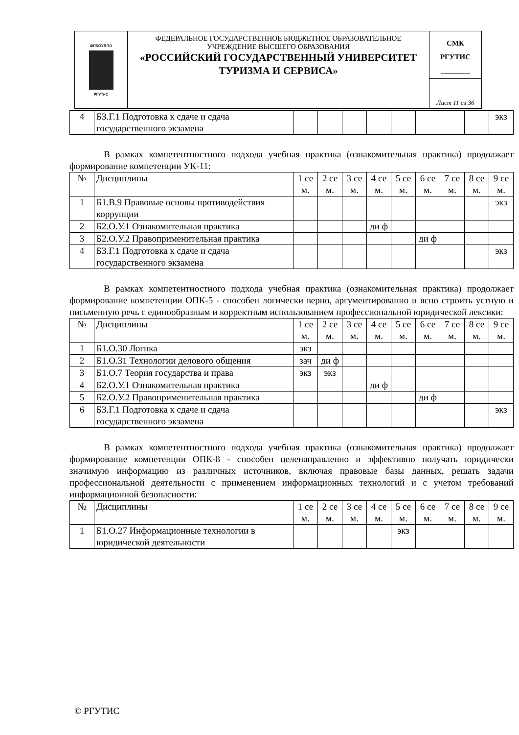| ФГБОУВПО РГУТиС | ФЕДЕРАЛЬНОЕ ГОСУДАРСТВЕННОЕ БЮДЖЕТНОЕ ОБРАЗОВАТЕЛЬНОЕ УЧРЕЖДЕНИЕ ВЫСШЕГО ОБРАЗОВАНИЯ «РОССИЙСКИЙ ГОСУДАРСТВЕННЫЙ УНИВЕРСИТЕТ ТУРИЗМА И СЕРВИСА» | СМК РГУТИС ________ |
| | | Лист 11 из 36 |
| 4 | Б3.Г.1 Подготовка к сдаче и сдача государственного экзамена | | | | | | | | | экз |
В рамках компетентностного подхода учебная практика (ознакомительная практика) продолжает формирование компетенции УК-11:
| № | Дисциплины | 1 се м. | 2 се м. | 3 се м. | 4 се м. | 5 се м. | 6 се м. | 7 се м. | 8 се м. | 9 се м. |
| --- | --- | --- | --- | --- | --- | --- | --- | --- | --- | --- |
| 1 | Б1.В.9 Правовые основы противодействия коррупции | | | | | | | | | экз |
| 2 | Б2.О.У.1 Ознакомительная практика | | | | ди ф | | | | | |
| 3 | Б2.О.У.2 Правоприменительная практика | | | | | | ди ф | | | |
| 4 | Б3.Г.1 Подготовка к сдаче и сдача государственного экзамена | | | | | | | | | экз |
В рамках компетентностного подхода учебная практика (ознакомительная практика) продолжает формирование компетенции ОПК-5 - способен логически верно, аргументированно и ясно строить устную и письменную речь с единообразным и корректным использованием профессиональной юридической лексики:
| № | Дисциплины | 1 се м. | 2 се м. | 3 се м. | 4 се м. | 5 се м. | 6 се м. | 7 се м. | 8 се м. | 9 се м. |
| --- | --- | --- | --- | --- | --- | --- | --- | --- | --- | --- |
| 1 | Б1.О.30 Логика | экз | | | | | | | | |
| 2 | Б1.О.31 Технологии делового общения | зач | ди ф | | | | | | | |
| 3 | Б1.О.7 Теория государства и права | экз | экз | | | | | | | |
| 4 | Б2.О.У.1 Ознакомительная практика | | | | ди ф | | | | | |
| 5 | Б2.О.У.2 Правоприменительная практика | | | | | | ди ф | | | |
| 6 | Б3.Г.1 Подготовка к сдаче и сдача государственного экзамена | | | | | | | | | экз |
В рамках компетентностного подхода учебная практика (ознакомительная практика) продолжает формирование компетенции ОПК-8 - способен целенаправленно и эффективно получать юридически значимую информацию из различных источников, включая правовые базы данных, решать задачи профессиональной деятельности с применением информационных технологий и с учетом требований информационной безопасности:
| № | Дисциплины | 1 се м. | 2 се м. | 3 се м. | 4 се м. | 5 се м. | 6 се м. | 7 се м. | 8 се м. | 9 се м. |
| --- | --- | --- | --- | --- | --- | --- | --- | --- | --- | --- |
| 1 | Б1.О.27 Информационные технологии в юридической деятельности | | | | | экз | | | | |
© РГУТИС